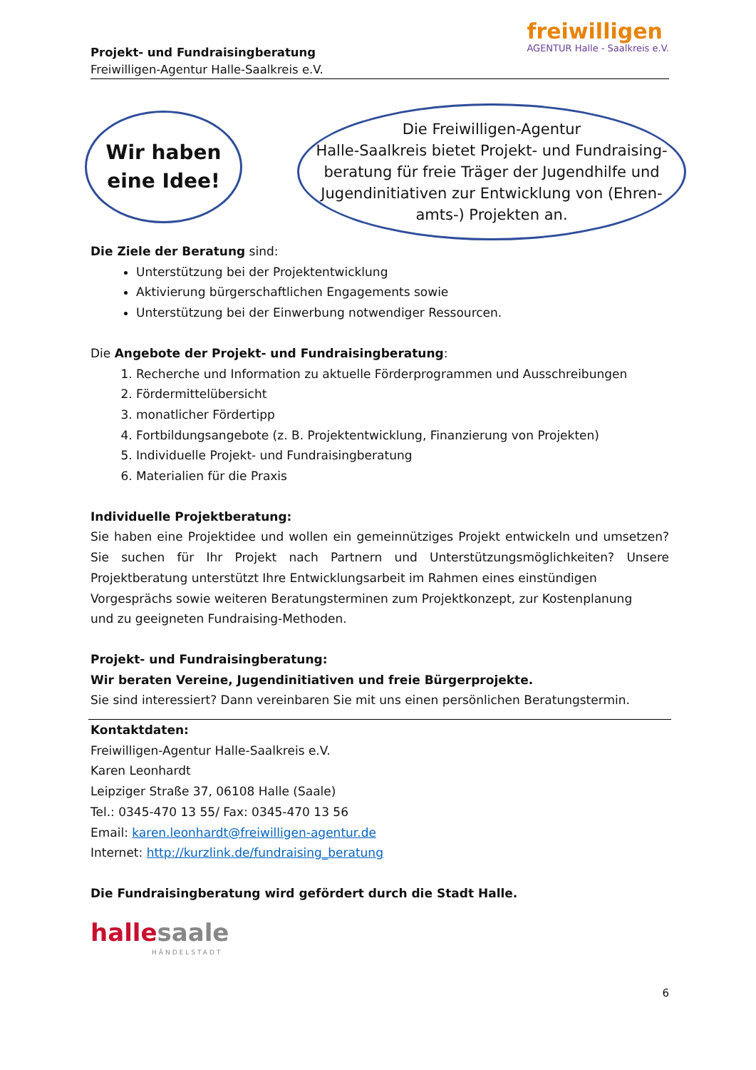freiwilligen
AGENTUR Halle - Saalkreis e.V.
Projekt- und Fundraisingberatung
Freiwilligen-Agentur Halle-Saalkreis e.V.
Wir haben
eine Idee!
Die Freiwilligen-Agentur
Halle-Saalkreis bietet Projekt- und Fundraising-
beratung für freie Träger der Jugendhilfe und
Jugendinitiativen zur Entwicklung von (Ehren-
amts-) Projekten an.
Die Ziele der Beratung sind:
Unterstützung bei der Projektentwicklung
Aktivierung bürgerschaftlichen Engagements sowie
Unterstützung bei der Einwerbung notwendiger Ressourcen.
Die Angebote der Projekt- und Fundraisingberatung:
1. Recherche und Information zu aktuelle Förderprogrammen und Ausschreibungen
2. Fördermittelübersicht
3. monatlicher Fördertipp
4. Fortbildungsangebote (z. B. Projektentwicklung, Finanzierung von Projekten)
5. Individuelle Projekt- und Fundraisingberatung
6. Materialien für die Praxis
Individuelle Projektberatung:
Sie haben eine Projektidee und wollen ein gemeinnütziges Projekt entwickeln und umsetzen? Sie suchen für Ihr Projekt nach Partnern und Unterstützungsmöglichkeiten? Unsere Projektberatung unterstützt Ihre Entwicklungsarbeit im Rahmen eines einstündigen
Vorgesprächs sowie weiteren Beratungsterminen zum Projektkonzept, zur Kostenplanung
und zu geeigneten Fundraising-Methoden.
Projekt- und Fundraisingberatung:
Wir beraten Vereine, Jugendinitiativen und freie Bürgerprojekte.
Sie sind interessiert? Dann vereinbaren Sie mit uns einen persönlichen Beratungstermin.
Kontaktdaten:
Freiwilligen-Agentur Halle-Saalkreis e.V.
Karen Leonhardt
Leipziger Straße 37, 06108 Halle (Saale)
Tel.: 0345-470 13 55/ Fax: 0345-470 13 56
Email: karen.leonhardt@freiwilligen-agentur.de
Internet: http://kurzlink.de/fundraising_beratung
Die Fundraisingberatung wird gefördert durch die Stadt Halle.
hallesaale
HÄNDELSTADT
6